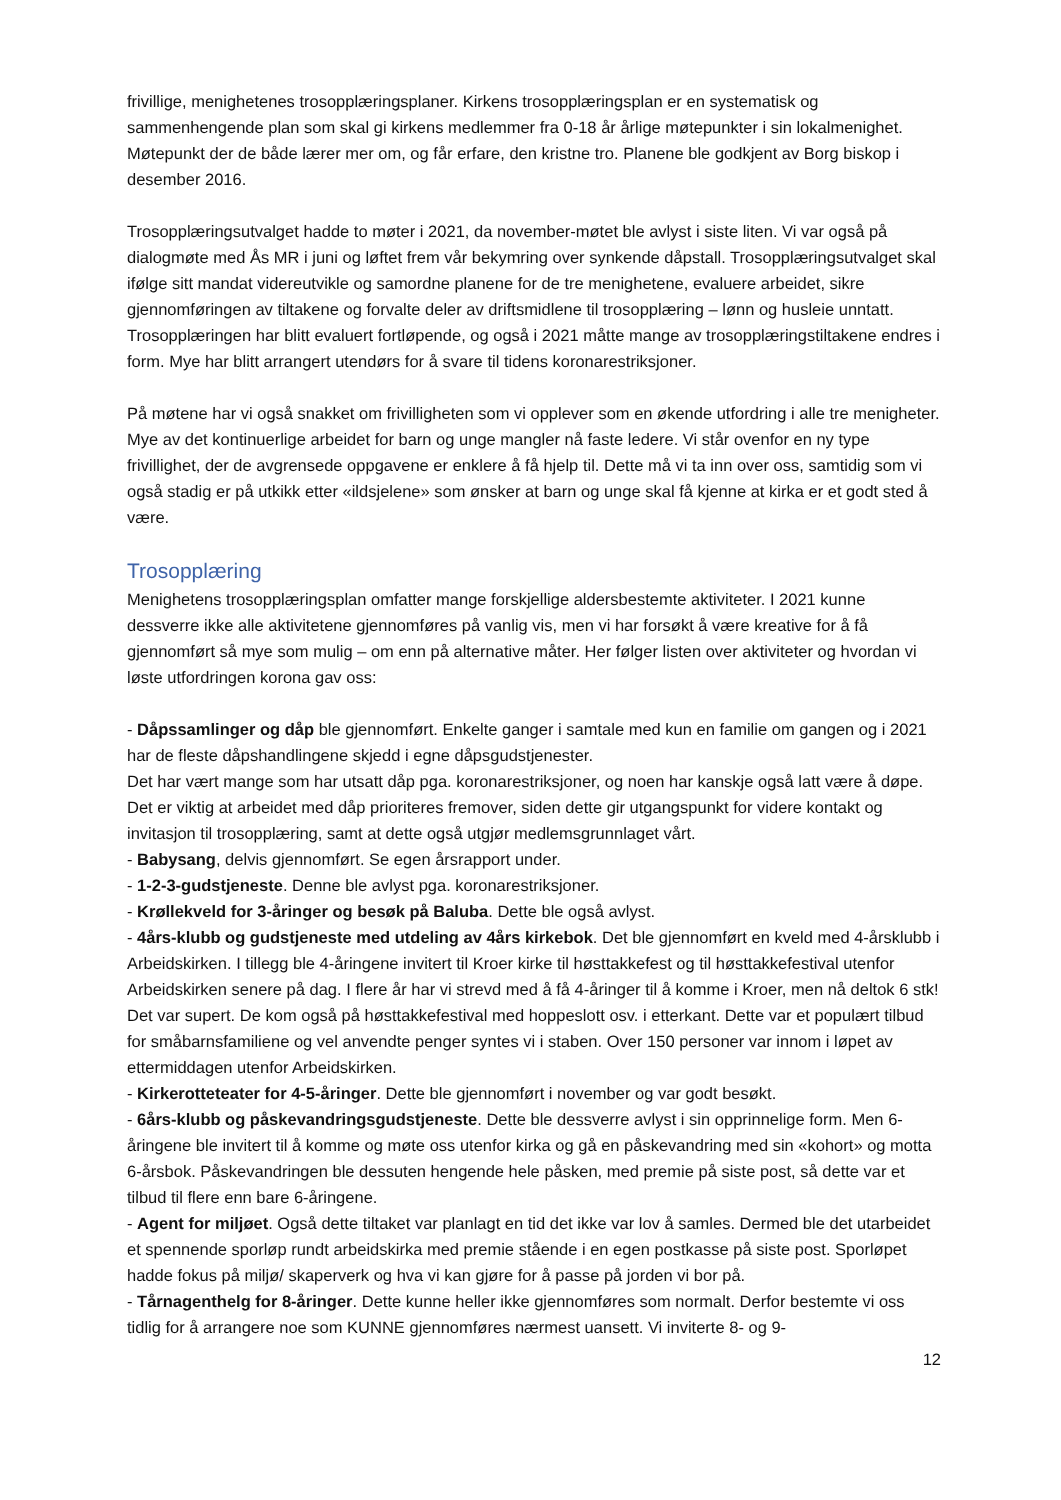frivillige, menighetenes trosopplæringsplaner. Kirkens trosopplæringsplan er en systematisk og sammenhengende plan som skal gi kirkens medlemmer fra 0-18 år årlige møtepunkter i sin lokalmenighet. Møtepunkt der de både lærer mer om, og får erfare, den kristne tro. Planene ble godkjent av Borg biskop i desember 2016.
Trosopplæringsutvalget hadde to møter i 2021, da november-møtet ble avlyst i siste liten. Vi var også på dialogmøte med Ås MR i juni og løftet frem vår bekymring over synkende dåpstall. Trosopplæringsutvalget skal ifølge sitt mandat videreutvikle og samordne planene for de tre menighetene, evaluere arbeidet, sikre gjennomføringen av tiltakene og forvalte deler av driftsmidlene til trosopplæring – lønn og husleie unntatt. Trosopplæringen har blitt evaluert fortløpende, og også i 2021 måtte mange av trosopplæringstiltakene endres i form. Mye har blitt arrangert utendørs for å svare til tidens koronarestriksjoner.
På møtene har vi også snakket om frivilligheten som vi opplever som en økende utfordring i alle tre menigheter. Mye av det kontinuerlige arbeidet for barn og unge mangler nå faste ledere. Vi står ovenfor en ny type frivillighet, der de avgrensede oppgavene er enklere å få hjelp til. Dette må vi ta inn over oss, samtidig som vi også stadig er på utkikk etter «ildsjelene» som ønsker at barn og unge skal få kjenne at kirka er et godt sted å være.
Trosopplæring
Menighetens trosopplæringsplan omfatter mange forskjellige aldersbestemte aktiviteter. I 2021 kunne dessverre ikke alle aktivitetene gjennomføres på vanlig vis, men vi har forsøkt å være kreative for å få gjennomført så mye som mulig – om enn på alternative måter. Her følger listen over aktiviteter og hvordan vi løste utfordringen korona gav oss:
- Dåpssamlinger og dåp ble gjennomført. Enkelte ganger i samtale med kun en familie om gangen og i 2021 har de fleste dåpshandlingene skjedd i egne dåpsgudstjenester.
Det har vært mange som har utsatt dåp pga. koronarestriksjoner, og noen har kanskje også latt være å døpe. Det er viktig at arbeidet med dåp prioriteres fremover, siden dette gir utgangspunkt for videre kontakt og invitasjon til trosopplæring, samt at dette også utgjør medlemsgrunnlaget vårt.
- Babysang, delvis gjennomført. Se egen årsrapport under.
- 1-2-3-gudstjeneste. Denne ble avlyst pga. koronarestriksjoner.
- Krøllekveld for 3-åringer og besøk på Baluba. Dette ble også avlyst.
- 4års-klubb og gudstjeneste med utdeling av 4års kirkebok. Det ble gjennomført en kveld med 4-årsklubb i Arbeidskirken. I tillegg ble 4-åringene invitert til Kroer kirke til høsttakkefest og til høsttakkefestival utenfor Arbeidskirken senere på dag. I flere år har vi strevd med å få 4-åringer til å komme i Kroer, men nå deltok 6 stk! Det var supert. De kom også på høsttakkefestival med hoppeslott osv. i etterkant. Dette var et populært tilbud for småbarnsfamiliene og vel anvendte penger syntes vi i staben. Over 150 personer var innom i løpet av ettermiddagen utenfor Arbeidskirken.
- Kirkerotteteater for 4-5-åringer. Dette ble gjennomført i november og var godt besøkt.
- 6års-klubb og påskevandringsgudstjeneste. Dette ble dessverre avlyst i sin opprinnelige form. Men 6-åringene ble invitert til å komme og møte oss utenfor kirka og gå en påskevandring med sin «kohort» og motta 6-årsbok. Påskevandringen ble dessuten hengende hele påsken, med premie på siste post, så dette var et tilbud til flere enn bare 6-åringene.
- Agent for miljøet. Også dette tiltaket var planlagt en tid det ikke var lov å samles. Dermed ble det utarbeidet et spennende sporløp rundt arbeidskirka med premie stående i en egen postkasse på siste post. Sporløpet hadde fokus på miljø/ skaperverk og hva vi kan gjøre for å passe på jorden vi bor på.
- Tårnagenthelg for 8-åringer. Dette kunne heller ikke gjennomføres som normalt. Derfor bestemte vi oss tidlig for å arrangere noe som KUNNE gjennomføres nærmest uansett. Vi inviterte 8- og 9-
12